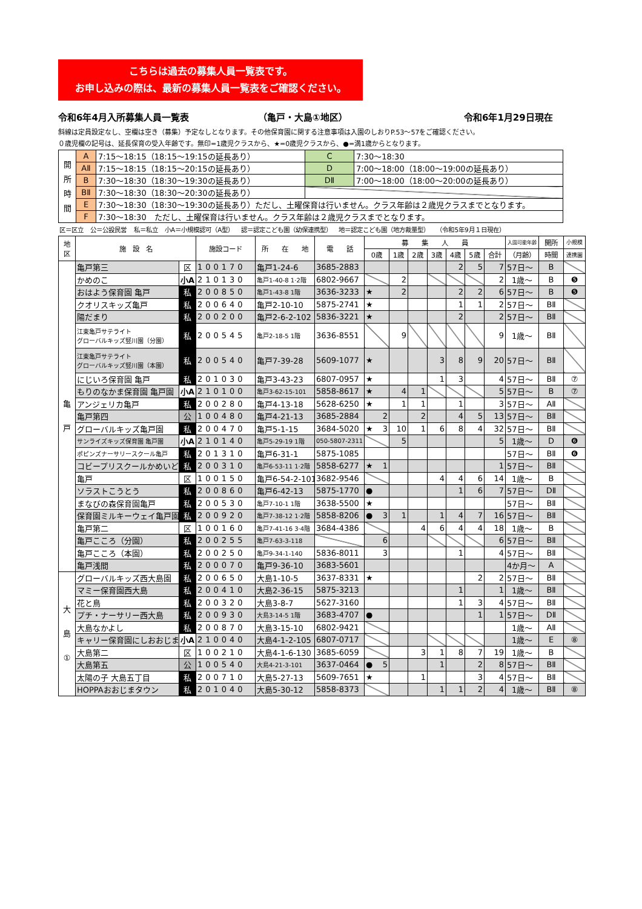こちらは過去の募集人員一覧表です。
お申し込みの際は、最新の募集人員一覧表をご確認ください。
令和6年4月入所募集人員一覧表 （亀戸・大島①地区） 令和6年1月29日現在
斜線は定員設定なし、空欄は空き（募集）予定なしとなります。その他保育園に関する注意事項は入園のしおりP.53～57をご確認ください。
０歳児欄の記号は、延長保育の受入年齢です。無印=1歳児クラスから、★=0歳児クラスから、●=満1歳からとなります。
| 開 所 時 間 | A | 7:15～18:15（18:15～19:15の延長あり） | C | 7:30～18:30 |
| | AⅡ | 7:15～18:15（18:15～20:15の延長あり） | D | 7:00～18:00（18:00～19:00の延長あり） |
| | B | 7:30～18:30（18:30～19:30の延長あり） | DⅡ | 7:00～18:00（18:00～20:00の延長あり） |
| | BⅡ | 7:30～18:30（18:30～20:30の延長あり） | | |
| | E | 7:30～18:30（18:30～19:30の延長あり）ただし、土曜保育は行いません。クラス年齢は２歳児クラスまでとなります。 | | |
| | F | 7:30～18:30 ただし、土曜保育は行いません。クラス年齢は２歳児クラスまでとなります。 | | |
区＝区立 公＝公設民営 私＝私立 小A＝小規模認可（A型） 認＝認定こども園（幼保連携型） 地＝認定こども園（地方裁量型） （令和5年9月１日現在）
| 地 区 | 施 設 名 | | 施設コード | 所 在 地 | 電 話 | 募 集 人 員 | | | | | | | 入園可能年齢 | 開所 | 小規模 |
| --- | --- | --- | --- | --- | --- | --- | --- | --- | --- | --- | --- | --- | --- | --- | --- |
| | | | | | | 0歳 | 1歳 | 2歳 | 3歳 | 4歳 | 5歳 | 合計 | （月齢） | 時間 | 連携園 |
| 亀 戸 | 亀戸第三 | 区 | 100170 | 亀戸1-24-6 | 3685-2883 | | | | | 2 | 5 | 7 | 57日～ | B | |
| | かめのこ | 小A | 210130 | 亀戸1-40-8 1·2階 | 6802-9667 | | 2 | | | | | 2 | 1歳～ | B | ❺ |
| | おはよう保育園 亀戸 | 私 | 200850 | 亀戸1-43-8 1階 | 3636-3233 | ★ | 2 | | | 2 | 2 | 6 | 57日～ | B | ❺ |
| | クオリスキッズ亀戸 | 私 | 200640 | 亀戸2-10-10 | 5875-2741 | ★ | | | | 1 | 1 | 2 | 57日～ | BⅡ | |
| | 陽だまり | 私 | 200200 | 亀戸2-6-2-102 | 5836-3221 | ★ | | | | 2 | | 2 | 57日～ | BⅡ | |
| | 江東亀戸サテライト グローバルキッズ竪川園（分園） | 私 | 200545 | 亀戸2-18-5 1階 | 3636-8551 | | 9 | | | | | 9 | 1歳～ | BⅡ | |
| | 江東亀戸サテライト グローバルキッズ竪川園（本園） | 私 | 200540 | 亀戸7-39-28 | 5609-1077 | ★ | | | 3 | 8 | 9 | 20 | 57日～ | BⅡ | |
| | にじいろ保育園 亀戸 | 私 | 201030 | 亀戸3-43-23 | 6807-0957 | ★ | | | 1 | 3 | | 4 | 57日～ | BⅡ | ⑦ |
| | もりのなかま保育園 亀戸園 | 小A | 210100 | 亀戸3-62-15-101 | 5858-8617 | ★ | 4 | 1 | | | | 5 | 57日～ | B | ⑦ |
| | アンジェリカ亀戸 | 私 | 200280 | 亀戸4-13-18 | 5628-6250 | ★ | 1 | 1 | | 1 | | 3 | 57日～ | AⅡ | |
| | 亀戸第四 | 公 | 100480 | 亀戸4-21-13 | 3685-2884 | 2 | | 2 | | 4 | 5 | 13 | 57日～ | BⅡ | |
| | グローバルキッズ亀戸園 | 私 | 200470 | 亀戸5-1-15 | 3684-5020 | ★ 3 | 10 | 1 | 6 | 8 | 4 | 32 | 57日～ | BⅡ | |
| | サンライズキッズ保育園 亀戸園 | 小A | 210140 | 亀戸5-29-19 1階 | 050-5807-2311 | | 5 | | | | | 5 | 1歳～ | D | ❻ |
| | ポピンズナーサリースクール亀戸 | 私 | 201310 | 亀戸6-31-1 | 5875-1085 | | | | | | | | 57日～ | BⅡ | ❻ |
| | コビープリスクールかめいど | 私 | 200310 | 亀戸6-53-11 1·2階 | 5858-6277 | ★ 1 | | | | | | 1 | 57日～ | BⅡ | |
| | 亀戸 | 区 | 100150 | 亀戸6-54-2-101 | 3682-9546 | | | | 4 | 4 | 6 | 14 | 1歳～ | B | |
| | ソラストこうとう | 私 | 200860 | 亀戸6-42-13 | 5875-1770 | ● | | | | 1 | 6 | 7 | 57日～ | DⅡ | |
| | まなびの森保育園亀戸 | 私 | 200530 | 亀戸7-10-1 1階 | 3638-5500 | ★ | | | | | | | 57日～ | BⅡ | |
| | 保育園ミルキーウェイ亀戸園 | 私 | 200920 | 亀戸7-38-12 1·2階 | 5858-8206 | ● 3 | 1 | | 1 | 4 | 7 | 16 | 57日～ | BⅡ | |
| | 亀戸第二 | 区 | 100160 | 亀戸7-41-16 3·4階 | 3684-4386 | | | 4 | 6 | 4 | 4 | 18 | 1歳～ | B | |
| | 亀戸こころ（分園） | 私 | 200255 | 亀戸7-63-3-118 | | 6 | | | | | | 6 | 57日～ | BⅡ | |
| | 亀戸こころ（本園） | 私 | 200250 | 亀戸9-34-1-140 | 5836-8011 | 3 | | | | 1 | | 4 | 57日～ | BⅡ | |
| | 亀戸浅間 | 私 | 200070 | 亀戸9-36-10 | 3683-5601 | | | | | | | | 4か月～ | A | |
| 大 島 ① | グローバルキッズ西大島園 | 私 | 200650 | 大島1-10-5 | 3637-8331 | ★ | | | | | 2 | 2 | 57日～ | BⅡ | |
| | マミー保育園西大島 | 私 | 200410 | 大島2-36-15 | 5875-3213 | | | | | 1 | | 1 | 1歳～ | BⅡ | |
| | 花と鳥 | 私 | 200320 | 大島3-8-7 | 5627-3160 | | | | | 1 | 3 | 4 | 57日～ | BⅡ | |
| | プチ・ナーサリー西大島 | 私 | 200930 | 大島3-14-5 1階 | 3683-4707 | ● | | | | | 1 | 1 | 57日～ | DⅡ | |
| | 大島なかよし | 私 | 200870 | 大島3-15-10 | 6802-9421 | | | | | | | | 1歳～ | AⅡ | |
| | キャリー保育園にしおおじま | 小A | 210040 | 大島4-1-2-105 | 6807-0717 | | | | | | | | 1歳～ | E | ⑧ |
| | 大島第二 | 区 | 100210 | 大島4-1-6-130 | 3685-6059 | | | 3 | 1 | 8 | 7 | 19 | 1歳～ | B | |
| | 大島第五 | 公 | 100540 | 大島4-21-3-101 | 3637-0464 | ● 5 | | | 1 | | 2 | 8 | 57日～ | BⅡ | |
| | 太陽の子 大島五丁目 | 私 | 200710 | 大島5-27-13 | 5609-7651 | ★ | | 1 | | | 3 | 4 | 57日～ | BⅡ | |
| | HOPPAおおじまタウン | 私 | 201040 | 大島5-30-12 | 5858-8373 | | | | 1 | 1 | 2 | 4 | 1歳～ | BⅡ | ⑧ |